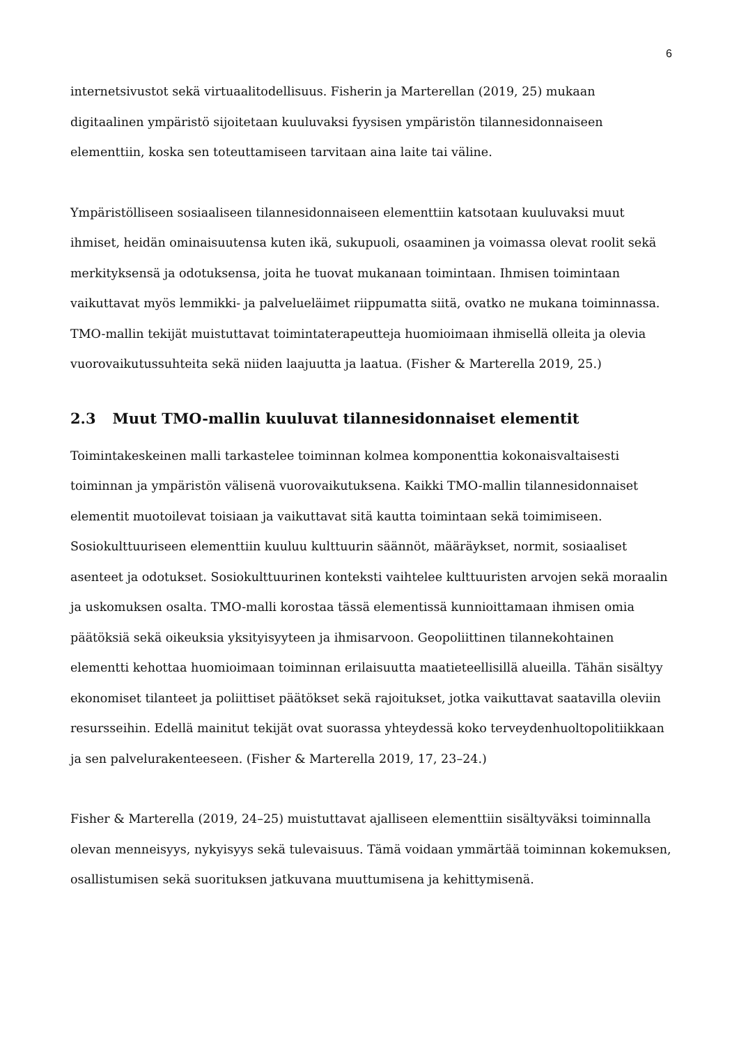6
internetsivustot sekä virtuaalitodellisuus. Fisherin ja Marterellan (2019, 25) mukaan digitaalinen ympäristö sijoitetaan kuuluvaksi fyysisen ympäristön tilannesidonnaiseen elementtiin, koska sen toteuttamiseen tarvitaan aina laite tai väline.
Ympäristölliseen sosiaaliseen tilannesidonnaiseen elementtiin katsotaan kuuluvaksi muut ihmiset, heidän ominaisuutensa kuten ikä, sukupuoli, osaaminen ja voimassa olevat roolit sekä merkityksensä ja odotuksensa, joita he tuovat mukanaan toimintaan. Ihmisen toimintaan vaikuttavat myös lemmikki- ja palveluеläimet riippumatta siitä, ovatko ne mukana toiminnassa. TMO-mallin tekijät muistuttavat toimintaterapeutteja huomioimaan ihmisellä olleita ja olevia vuorovaikutussuhteita sekä niiden laajuutta ja laatua. (Fisher & Marterella 2019, 25.)
2.3 Muut TMO-mallin kuuluvat tilannesidonnaiset elementit
Toimintakeskeinen malli tarkastelee toiminnan kolmea komponenttia kokonaisvaltaisesti toiminnan ja ympäristön välisenä vuorovaikutuksena. Kaikki TMO-mallin tilannesidonnaiset elementit muotoilevat toisiaan ja vaikuttavat sitä kautta toimintaan sekä toimimiseen. Sosiokulttuuriseen elementtiin kuuluu kulttuurin säännöt, määräykset, normit, sosiaaliset asenteet ja odotukset. Sosiokulttuurinen konteksti vaihtelee kulttuuristen arvojen sekä moraalin ja uskomuksen osalta. TMO-malli korostaa tässä elementissä kunnioittamaan ihmisen omia päätöksiä sekä oikeuksia yksityisyyteen ja ihmisarvoon. Geopoliittinen tilannekohtainen elementti kehottaa huomioimaan toiminnan erilaisuutta maatieteellisillä alueilla. Tähän sisältyy ekonomiset tilanteet ja poliittiset päätökset sekä rajoitukset, jotka vaikuttavat saatavilla oleviin resursseihin. Edellä mainitut tekijät ovat suorassa yhteydessä koko terveydenhuoltopolitiikkaan ja sen palvelurakenteeseen. (Fisher & Marterella 2019, 17, 23–24.)
Fisher & Marterella (2019, 24–25) muistuttavat ajalliseen elementtiin sisältyväksi toiminnalla olevan menneisyys, nykyisyys sekä tulevaisuus. Tämä voidaan ymmärtää toiminnan kokemuksen, osallistumisen sekä suorituksen jatkuvana muuttumisena ja kehittymisenä.